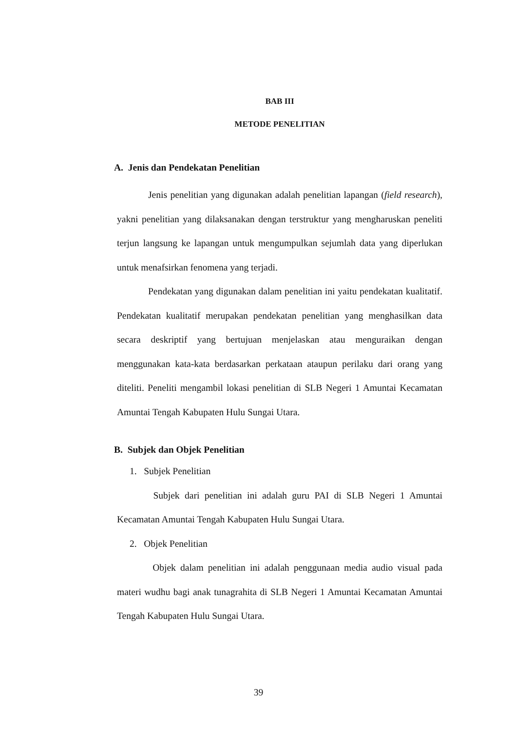BAB III
METODE PENELITIAN
A. Jenis dan Pendekatan Penelitian
Jenis penelitian yang digunakan adalah penelitian lapangan (field research), yakni penelitian yang dilaksanakan dengan terstruktur yang mengharuskan peneliti terjun langsung ke lapangan untuk mengumpulkan sejumlah data yang diperlukan untuk menafsirkan fenomena yang terjadi.
Pendekatan yang digunakan dalam penelitian ini yaitu pendekatan kualitatif. Pendekatan kualitatif merupakan pendekatan penelitian yang menghasilkan data secara deskriptif yang bertujuan menjelaskan atau menguraikan dengan menggunakan kata-kata berdasarkan perkataan ataupun perilaku dari orang yang diteliti. Peneliti mengambil lokasi penelitian di SLB Negeri 1 Amuntai Kecamatan Amuntai Tengah Kabupaten Hulu Sungai Utara.
B. Subjek dan Objek Penelitian
1. Subjek Penelitian
Subjek dari penelitian ini adalah guru PAI di SLB Negeri 1 Amuntai Kecamatan Amuntai Tengah Kabupaten Hulu Sungai Utara.
2. Objek Penelitian
Objek dalam penelitian ini adalah penggunaan media audio visual pada materi wudhu bagi anak tunagrahita di SLB Negeri 1 Amuntai Kecamatan Amuntai Tengah Kabupaten Hulu Sungai Utara.
39